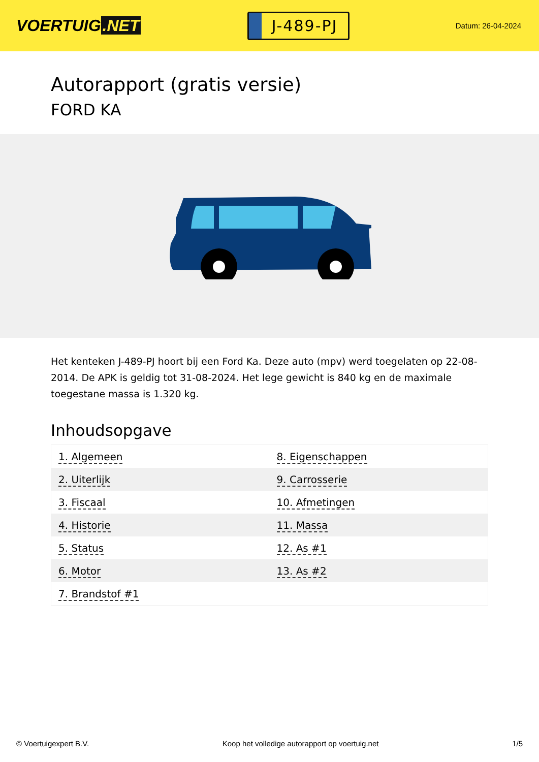VOERTUIG.NET
J-489-PJ
Datum: 26-04-2024
Autorapport (gratis versie)
FORD KA
Het kenteken J-489-PJ hoort bij een Ford Ka. Deze auto (mpv) werd toegelaten op 22-08-2014. De APK is geldig tot 31-08-2024. Het lege gewicht is 840 kg en de maximale toegestane massa is 1.320 kg.
Inhoudsopgave
| 1. Algemeen | 8. Eigenschappen |
| 2. Uiterlijk | 9. Carrosserie |
| 3. Fiscaal | 10. Afmetingen |
| 4. Historie | 11. Massa |
| 5. Status | 12. As #1 |
| 6. Motor | 13. As #2 |
| 7. Brandstof #1 | |
© Voertuigexpert B.V. Koop het volledige autorapport op voertuig.net 1/5